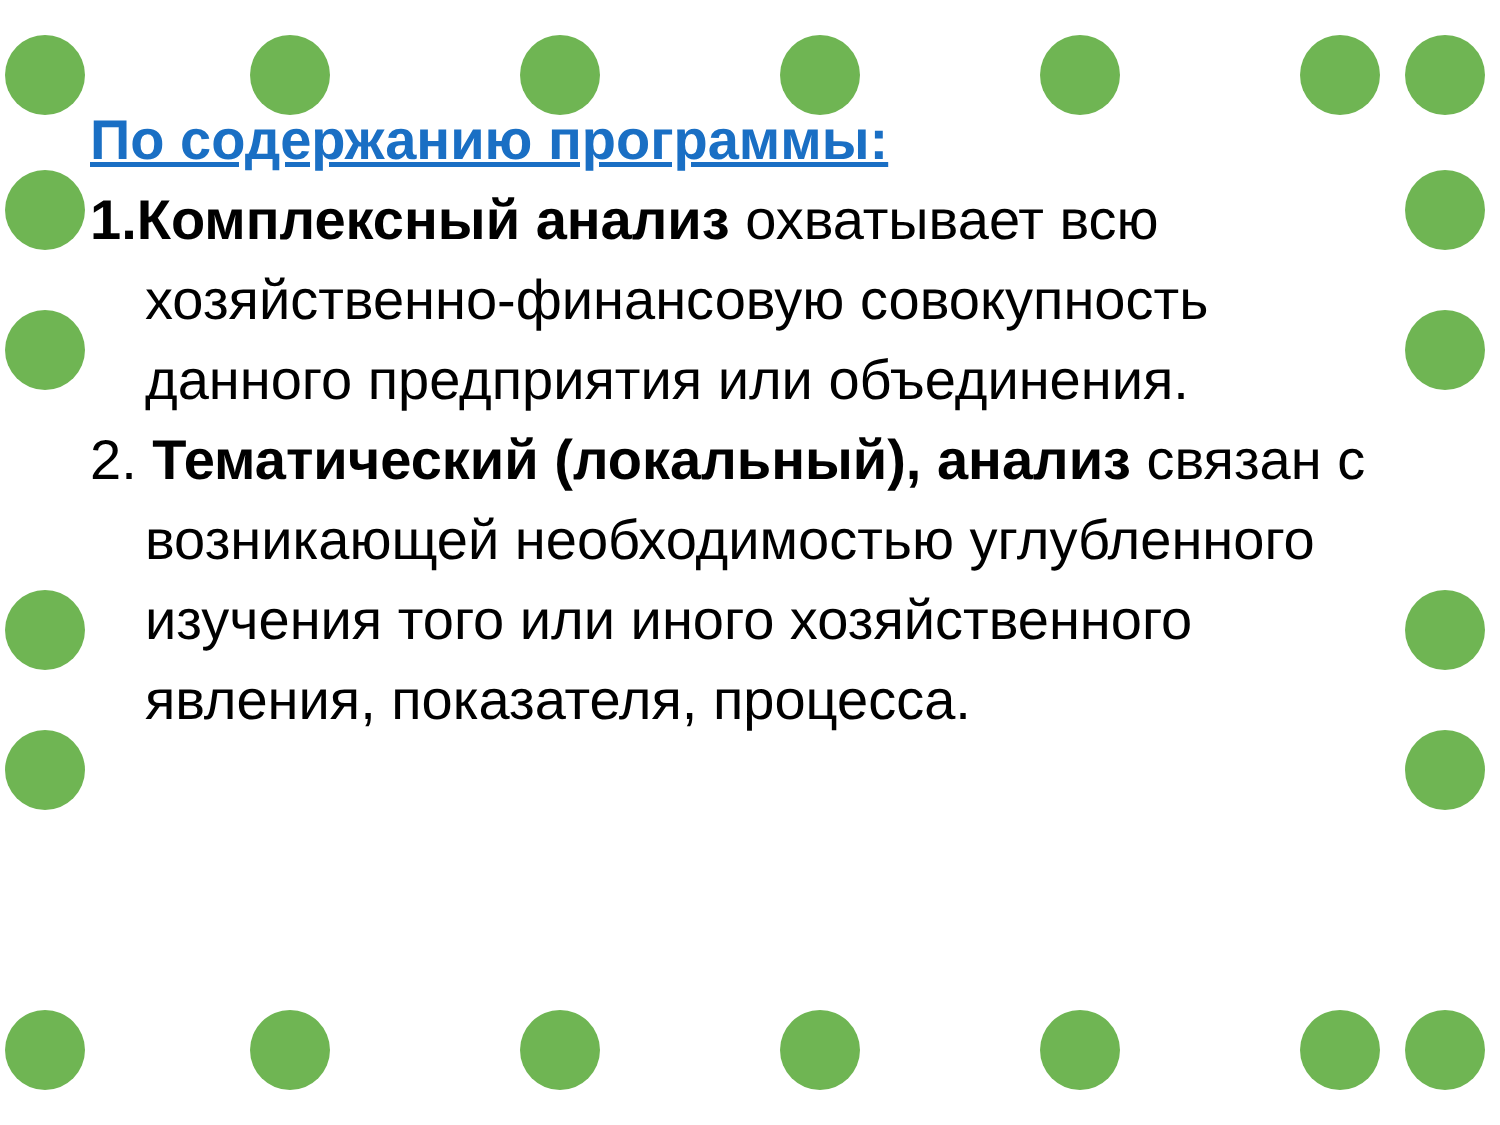По содержанию программы:
1.Комплексный анализ охватывает всю хозяйственно-финансовую совокупность данного предприятия или объединения.
2. Тематический (локальный), анализ связан с возникающей необходимостью углубленного изучения того или иного хозяйственного явления, показателя, процесса.